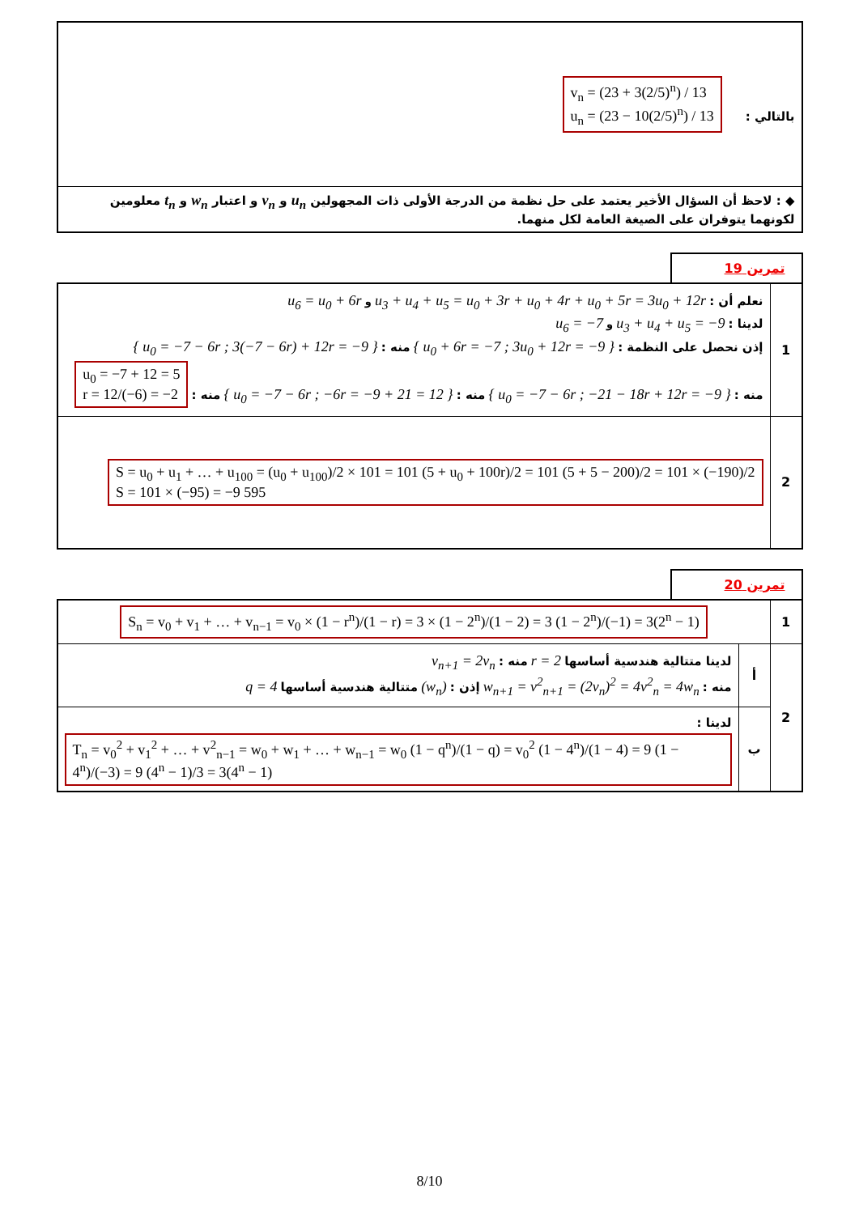| بالتالي : v<sub>n</sub> = (23 + 3(2/5)<sup>n</sup>) / 13 u<sub>n</sub> = (23 − 10(2/5)<sup>n</sup>) / 13 |
| ◆ : لاحظ أن السؤال الأخير يعتمد على حل نظمة من الدرجة الأولى ذات المجهولين u<sub>n</sub> و v<sub>n</sub> و اعتبار w<sub>n</sub> و t<sub>n</sub> معلومين لكونهما يتوفران على الصيغة العامة لكل منهما. |
تمرين 19
| 1 | نعلم أن : u<sub>3</sub> + u<sub>4</sub> + u<sub>5</sub> = u<sub>0</sub> + 3r + u<sub>0</sub> + 4r + u<sub>0</sub> + 5r = 3u<sub>0</sub> + 12r و u<sub>6</sub> = u<sub>0</sub> + 6r لدينا : u<sub>3</sub> + u<sub>4</sub> + u<sub>5</sub> = −9 و u<sub>6</sub> = −7 إذن نحصل على النظمة : { u<sub>0</sub> + 6r = −7 ; 3u<sub>0</sub> + 12r = −9 } منه : { u<sub>0</sub> = −7 − 6r ; 3(−7 − 6r) + 12r = −9 } منه : { u<sub>0</sub> = −7 − 6r ; −21 − 18r + 12r = −9 } منه : { u<sub>0</sub> = −7 − 6r ; −6r = −9 + 21 = 12 } منه : u<sub>0</sub> = −7 + 12 = 5 r = 12/(−6) = −2 |
| 2 | S = u<sub>0</sub> + u<sub>1</sub> + … + u<sub>100</sub> = (u<sub>0</sub> + u<sub>100</sub>)/2 × 101 = 101 (5 + u<sub>0</sub> + 100r)/2 = 101 (5 + 5 − 200)/2 = 101 × (−190)/2 S = 101 × (−95) = −9 595 |
تمرين 20
| 1 | S<sub>n</sub> = v<sub>0</sub> + v<sub>1</sub> + … + v<sub>n−1</sub> = v<sub>0</sub> × (1 − r<sup>n</sup>)/(1 − r) = 3 × (1 − 2<sup>n</sup>)/(1 − 2) = 3 (1 − 2<sup>n</sup>)/(−1) = 3(2<sup>n</sup> − 1) | |
| 2 | أ | لدينا متتالية هندسية أساسها r = 2 منه : v<sub>n+1</sub> = 2v<sub>n</sub> منه : w<sub>n+1</sub> = v<sup>2</sup><sub>n+1</sub> = (2v<sub>n</sub>)<sup>2</sup> = 4v<sup>2</sup><sub>n</sub> = 4w<sub>n</sub> إذن : (w<sub>n</sub>) متتالية هندسية أساسها q = 4 |
| | ب | لدينا : T<sub>n</sub> = v<sub>0</sub><sup>2</sup> + v<sub>1</sub><sup>2</sup> + … + v<sup>2</sup><sub>n−1</sub> = w<sub>0</sub> + w<sub>1</sub> + … + w<sub>n−1</sub> = w<sub>0</sub> (1 − q<sup>n</sup>)/(1 − q) = v<sub>0</sub><sup>2</sup> (1 − 4<sup>n</sup>)/(1 − 4) = 9 (1 − 4<sup>n</sup>)/(−3) = 9 (4<sup>n</sup> − 1)/3 = 3(4<sup>n</sup> − 1) |
8/10